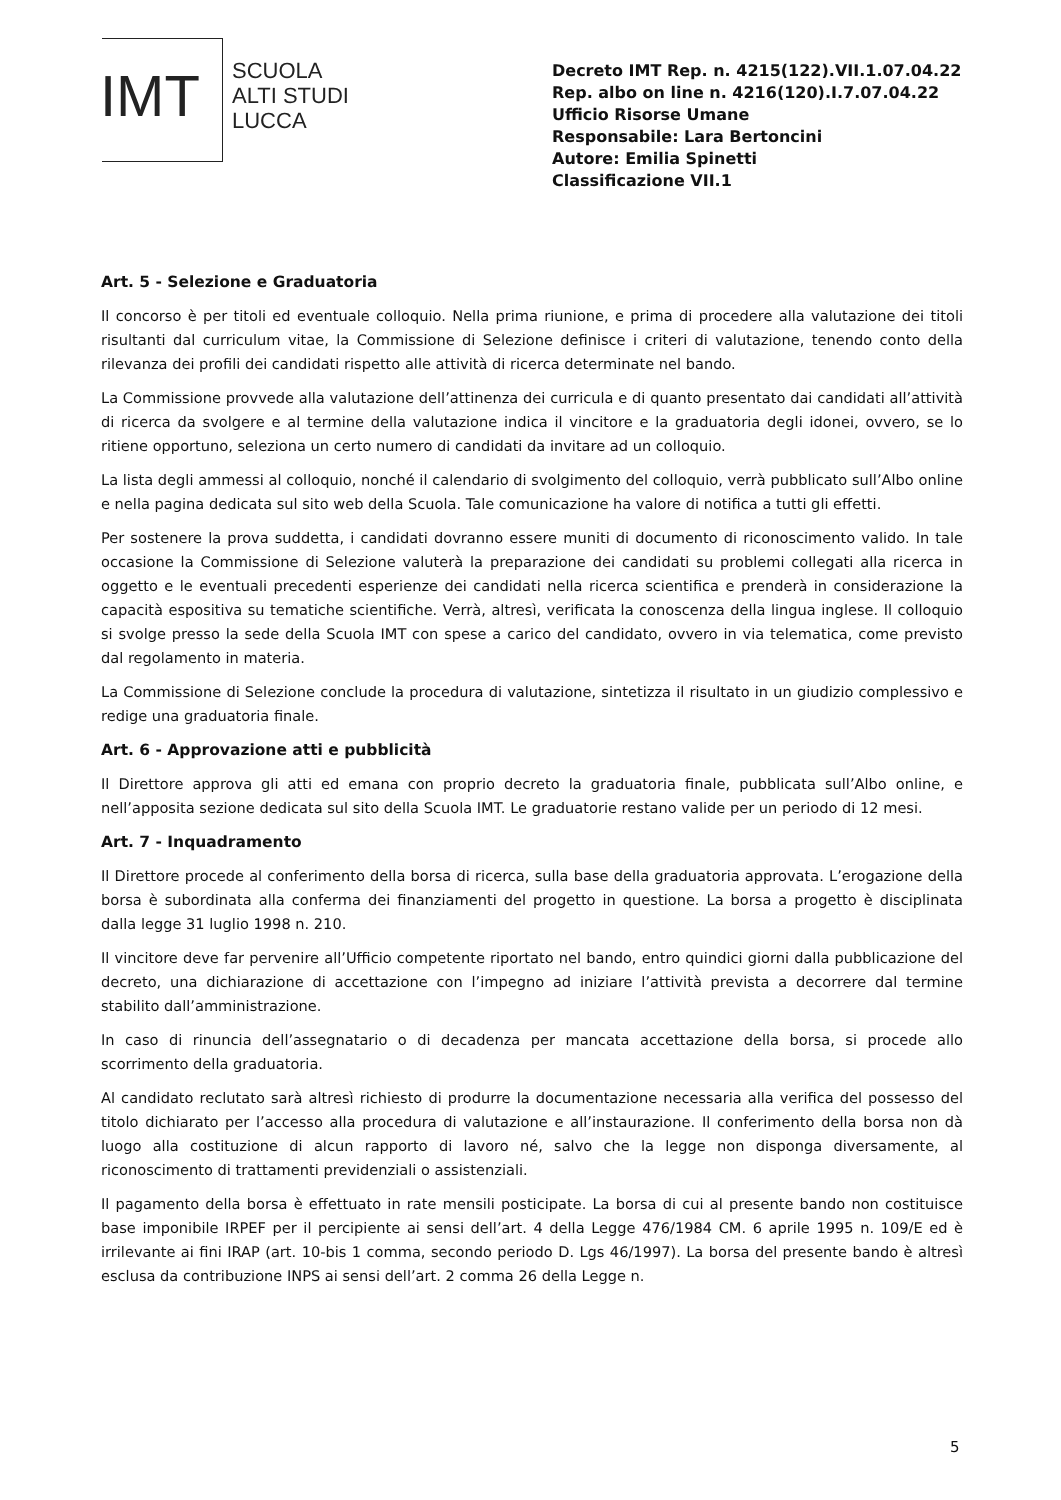IMT
SCUOLA
ALTI STUDI
LUCCA
Decreto IMT Rep. n. 4215(122).VII.1.07.04.22
Rep. albo on line n. 4216(120).I.7.07.04.22
Ufficio Risorse Umane
Responsabile: Lara Bertoncini
Autore: Emilia Spinetti
Classificazione VII.1
Art. 5 - Selezione e Graduatoria
Il concorso è per titoli ed eventuale colloquio. Nella prima riunione, e prima di procedere alla valutazione dei titoli risultanti dal curriculum vitae, la Commissione di Selezione definisce i criteri di valutazione, tenendo conto della rilevanza dei profili dei candidati rispetto alle attività di ricerca determinate nel bando.
La Commissione provvede alla valutazione dell’attinenza dei curricula e di quanto presentato dai candidati all’attività di ricerca da svolgere e al termine della valutazione indica il vincitore e la graduatoria degli idonei, ovvero, se lo ritiene opportuno, seleziona un certo numero di candidati da invitare ad un colloquio.
La lista degli ammessi al colloquio, nonché il calendario di svolgimento del colloquio, verrà pubblicato sull’Albo online e nella pagina dedicata sul sito web della Scuola. Tale comunicazione ha valore di notifica a tutti gli effetti.
Per sostenere la prova suddetta, i candidati dovranno essere muniti di documento di riconoscimento valido. In tale occasione la Commissione di Selezione valuterà la preparazione dei candidati su problemi collegati alla ricerca in oggetto e le eventuali precedenti esperienze dei candidati nella ricerca scientifica e prenderà in considerazione la capacità espositiva su tematiche scientifiche. Verrà, altresì, verificata la conoscenza della lingua inglese. Il colloquio si svolge presso la sede della Scuola IMT con spese a carico del candidato, ovvero in via telematica, come previsto dal regolamento in materia.
La Commissione di Selezione conclude la procedura di valutazione, sintetizza il risultato in un giudizio complessivo e redige una graduatoria finale.
Art. 6 - Approvazione atti e pubblicità
Il Direttore approva gli atti ed emana con proprio decreto la graduatoria finale, pubblicata sull’Albo online, e nell’apposita sezione dedicata sul sito della Scuola IMT. Le graduatorie restano valide per un periodo di 12 mesi.
Art. 7 - Inquadramento
Il Direttore procede al conferimento della borsa di ricerca, sulla base della graduatoria approvata. L’erogazione della borsa è subordinata alla conferma dei finanziamenti del progetto in questione. La borsa a progetto è disciplinata dalla legge 31 luglio 1998 n. 210.
Il vincitore deve far pervenire all’Ufficio competente riportato nel bando, entro quindici giorni dalla pubblicazione del decreto, una dichiarazione di accettazione con l’impegno ad iniziare l’attività prevista a decorrere dal termine stabilito dall’amministrazione.
In caso di rinuncia dell’assegnatario o di decadenza per mancata accettazione della borsa, si procede allo scorrimento della graduatoria.
Al candidato reclutato sarà altresì richiesto di produrre la documentazione necessaria alla verifica del possesso del titolo dichiarato per l’accesso alla procedura di valutazione e all’instaurazione. Il conferimento della borsa non dà luogo alla costituzione di alcun rapporto di lavoro né, salvo che la legge non disponga diversamente, al riconoscimento di trattamenti previdenziali o assistenziali.
Il pagamento della borsa è effettuato in rate mensili posticipate. La borsa di cui al presente bando non costituisce base imponibile IRPEF per il percipiente ai sensi dell’art. 4 della Legge 476/1984 CM. 6 aprile 1995 n. 109/E ed è irrilevante ai fini IRAP (art. 10-bis 1 comma, secondo periodo D. Lgs 46/1997). La borsa del presente bando è altresì esclusa da contribuzione INPS ai sensi dell’art. 2 comma 26 della Legge n.
5